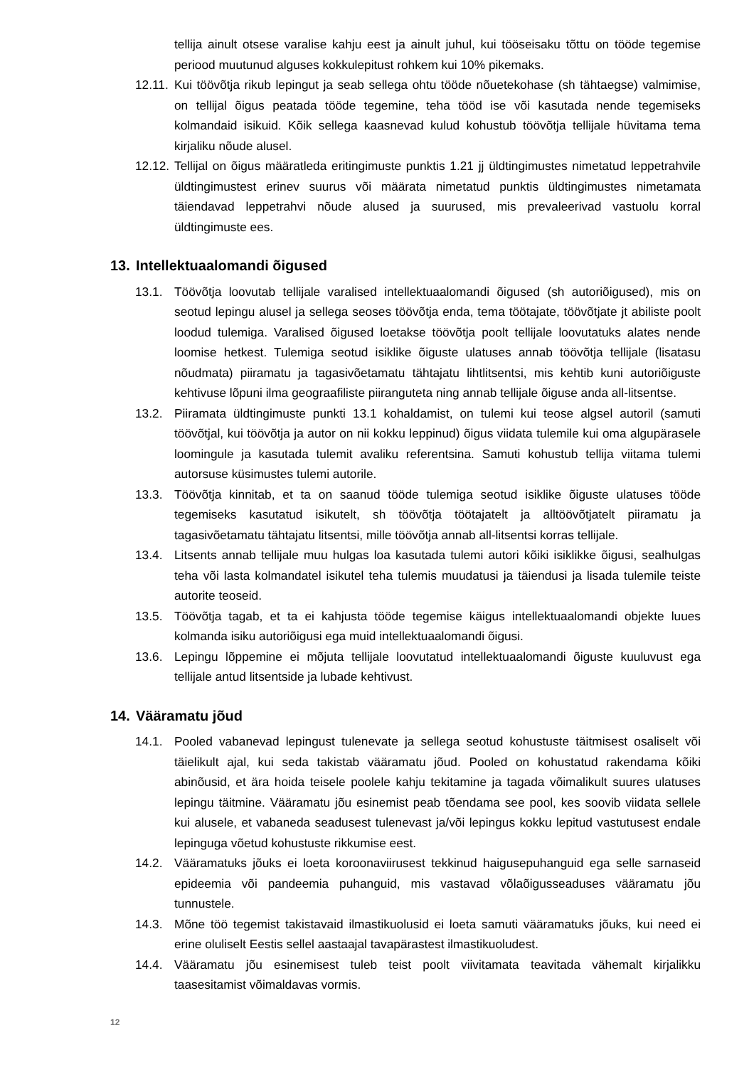tellija ainult otsese varalise kahju eest ja ainult juhul, kui tööseisaku tõttu on tööde tegemise periood muutunud alguses kokkulepitust rohkem kui 10% pikemaks.
12.11. Kui töövõtja rikub lepingut ja seab sellega ohtu tööde nõuetekohase (sh tähtaegse) valmimise, on tellijal õigus peatada tööde tegemine, teha tööd ise või kasutada nende tegemiseks kolmandaid isikuid. Kõik sellega kaasnevad kulud kohustub töövõtja tellijale hüvitama tema kirjaliku nõude alusel.
12.12. Tellijal on õigus määratleda eritingimuste punktis 1.21 jj üldtingimustes nimetatud leppetrahvile üldtingimustest erinev suurus või määrata nimetatud punktis üldtingimustes nimetamata täiendavad leppetrahvi nõude alused ja suurused, mis prevaleerivad vastuolu korral üldtingimuste ees.
13. Intellektuaalomandi õigused
13.1. Töövõtja loovutab tellijale varalised intellektuaalomandi õigused (sh autoriõigused), mis on seotud lepingu alusel ja sellega seoses töövõtja enda, tema töötajate, töövõtjate jt abiliste poolt loodud tulemiga. Varalised õigused loetakse töövõtja poolt tellijale loovutatuks alates nende loomise hetkest. Tulemiga seotud isiklike õiguste ulatuses annab töövõtja tellijale (lisatasu nõudmata) piiramatu ja tagasivõetamatu tähtajatu lihtlitsentsi, mis kehtib kuni autoriõiguste kehtivuse lõpuni ilma geograafiliste piiranguteta ning annab tellijale õiguse anda all-litsentse.
13.2. Piiramata üldtingimuste punkti 13.1 kohaldamist, on tulemi kui teose algsel autoril (samuti töövõtjal, kui töövõtja ja autor on nii kokku leppinud) õigus viidata tulemile kui oma algupärasele loomingule ja kasutada tulemit avaliku referentsina. Samuti kohustub tellija viitama tulemi autorsuse küsimustes tulemi autorile.
13.3. Töövõtja kinnitab, et ta on saanud tööde tulemiga seotud isiklike õiguste ulatuses tööde tegemiseks kasutatud isikutelt, sh töövõtja töötajatelt ja alltöövõtjatelt piiramatu ja tagasivõetamatu tähtajatu litsentsi, mille töövõtja annab all-litsentsi korras tellijale.
13.4. Litsents annab tellijale muu hulgas loa kasutada tulemi autori kõiki isiklikke õigusi, sealhulgas teha või lasta kolmandatel isikutel teha tulemis muudatusi ja täiendusi ja lisada tulemile teiste autorite teoseid.
13.5. Töövõtja tagab, et ta ei kahjusta tööde tegemise käigus intellektuaalomandi objekte luues kolmanda isiku autoriõigusi ega muid intellektuaalomandi õigusi.
13.6. Lepingu lõppemine ei mõjuta tellijale loovutatud intellektuaalomandi õiguste kuuluvust ega tellijale antud litsentside ja lubade kehtivust.
14. Vääramatu jõud
14.1. Pooled vabanevad lepingust tulenevate ja sellega seotud kohustuste täitmisest osaliselt või täielikult ajal, kui seda takistab vääramatu jõud. Pooled on kohustatud rakendama kõiki abinõusid, et ära hoida teisele poolele kahju tekitamine ja tagada võimalikult suures ulatuses lepingu täitmine. Vääramatu jõu esinemist peab tõendama see pool, kes soovib viidata sellele kui alusele, et vabaneda seadusest tulenevast ja/või lepingus kokku lepitud vastutusest endale lepinguga võetud kohustuste rikkumise eest.
14.2. Vääramatuks jõuks ei loeta koroonaviirusest tekkinud haigusepuhanguid ega selle sarnaseid epideemia või pandeemia puhanguid, mis vastavad võlaõigusseaduses vääramatu jõu tunnustele.
14.3. Mõne töö tegemist takistavaid ilmastikuolusid ei loeta samuti vääramatuks jõuks, kui need ei erine oluliselt Eestis sellel aastaajal tavapärastest ilmastikuoludest.
14.4. Vääramatu jõu esinemisest tuleb teist poolt viivitamata teavitada vähemalt kirjalikku taasesitamist võimaldavas vormis.
12